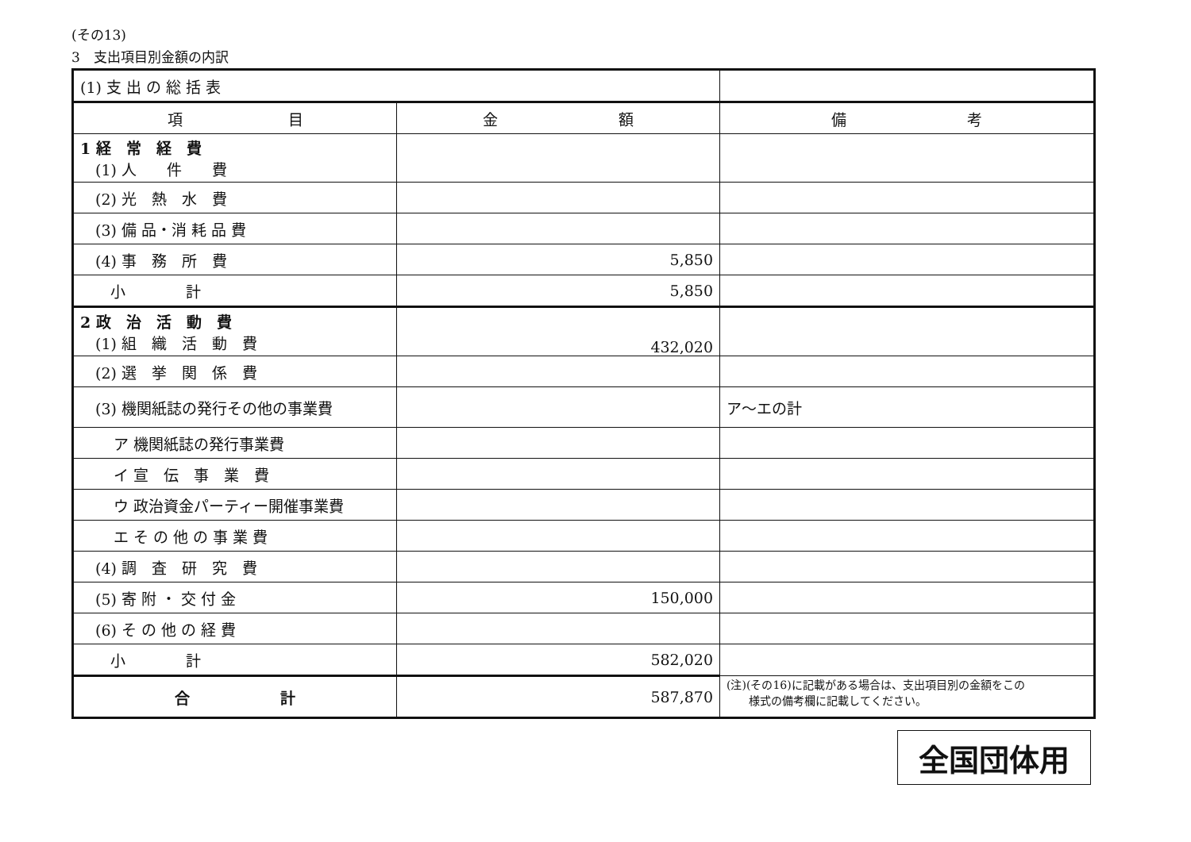(その13)
3　支出項目別金額の内訳
| (1) 支 出 の 総 括 表 | | |
| 項 目 | 金 額 | 備 考 |
| 1 経 常 経 費 (1) 人 件 費 | | |
| (2) 光 熱 水 費 | | |
| (3) 備 品・消 耗 品 費 | | |
| (4) 事 務 所 費 | 5,850 | |
| 小 計 | 5,850 | |
| 2 政 治 活 動 費 (1) 組 織 活 動 費 | 432,020 | |
| (2) 選 挙 関 係 費 | | |
| (3) 機関紙誌の発行その他の事業費 | | ア～エの計 |
| ア 機関紙誌の発行事業費 | | |
| イ 宣 伝 事 業 費 | | |
| ウ 政治資金パーティー開催事業費 | | |
| エ そ の 他 の 事 業 費 | | |
| (4) 調 査 研 究 費 | | |
| (5) 寄 附 ・ 交 付 金 | 150,000 | |
| (6) そ の 他 の 経 費 | | |
| 小 計 | 582,020 | |
| 合 計 | 587,870 | (注)(その16)に記載がある場合は、支出項目別の金額をこの 様式の備考欄に記載してください。 |
全国団体用